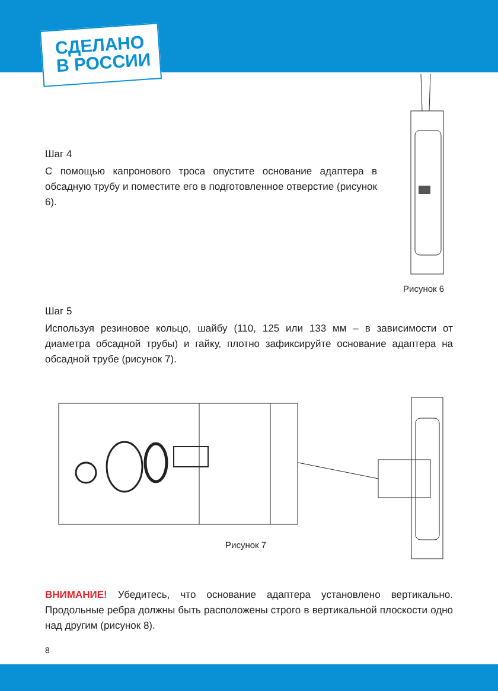СДЕЛАНО
В РОССИИ
Шаг 4
С помощью капронового троса опустите основание адаптера в обсадную трубу и поместите его в подготовленное отверстие (рисунок 6).
Рисунок 6
Шаг 5
Используя резиновое кольцо, шайбу (110, 125 или 133 мм – в зависимости от диаметра обсадной трубы) и гайку, плотно зафиксируйте основание адаптера на обсадной трубе (рисунок 7).
Рисунок 7
ВНИМАНИЕ! Убедитесь, что основание адаптера установлено вертикально. Продольные ребра должны быть расположены строго в вертикальной плоскости одно над другим (рисунок 8).
8